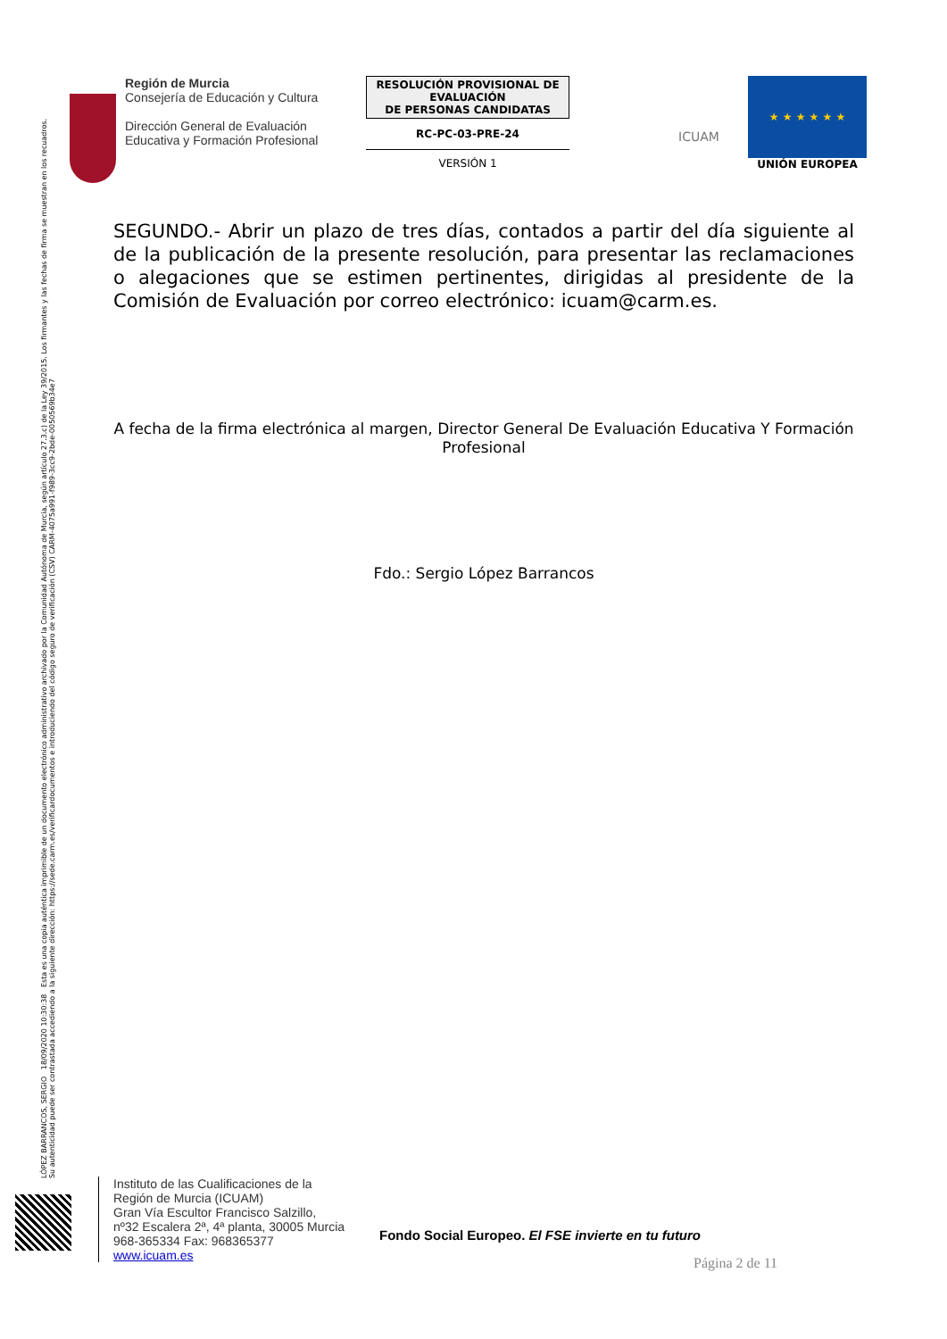Región de Murcia
Consejería de Educación y Cultura
Dirección General de Evaluación Educativa y Formación Profesional
RESOLUCIÓN PROVISIONAL DE EVALUACIÓN
DE PERSONAS CANDIDATAS
RC-PC-03-PRE-24
VERSIÓN 1
ICUAM
★ ★ ★ ★ ★ ★
UNIÓN EUROPEA
LÓPEZ BARRANCOS, SERGIO 18/09/2020 10:30:38 Esta es una copia auténtica imprimible de un documento electrónico administrativo archivado por la Comunidad Autónoma de Murcia, según artículo 27.3.c) de la Ley 39/2015. Los firmantes y las fechas de firma se muestran en los recuadros.
Su autenticidad puede ser contrastada accediendo a la siguiente dirección: https://sede.carm.es/verificardocumentos e introduciendo del código seguro de verificación (CSV) CARM-4075a991-f989-3cc9-2bde-0050569b34e7
SEGUNDO.- Abrir un plazo de tres días, contados a partir del día siguiente al de la publicación de la presente resolución, para presentar las reclamaciones o alegaciones que se estimen pertinentes, dirigidas al presidente de la Comisión de Evaluación por correo electrónico: icuam@carm.es.
A fecha de la firma electrónica al margen, Director General De Evaluación Educativa Y Formación Profesional
Fdo.: Sergio López Barrancos
Instituto de las Cualificaciones de la
Región de Murcia (ICUAM)
Gran Vía Escultor Francisco Salzillo,
nº32 Escalera 2ª, 4ª planta, 30005 Murcia
968-365334 Fax: 968365377
www.icuam.es
Fondo Social Europeo. El FSE invierte en tu futuro
Página 2 de 11